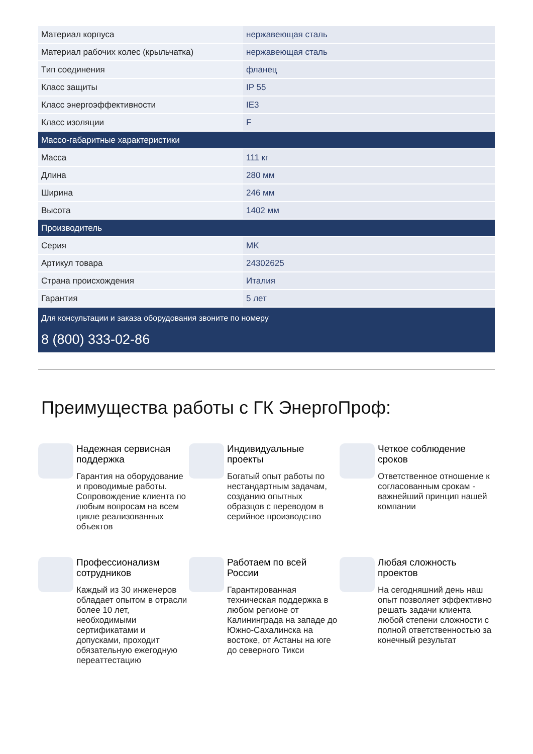| Материал корпуса | нержавеющая сталь |
| Материал рабочих колес (крыльчатка) | нержавеющая сталь |
| Тип соединения | фланец |
| Класс защиты | IP 55 |
| Класс энергоэффективности | IE3 |
| Класс изоляции | F |
| Массо-габаритные характеристики | |
| Масса | 111 кг |
| Длина | 280 мм |
| Ширина | 246 мм |
| Высота | 1402 мм |
| Производитель | |
| Серия | MK |
| Артикул товара | 24302625 |
| Страна происхождения | Италия |
| Гарантия | 5 лет |
Для консультации и заказа оборудования звоните по номеру
8 (800) 333-02-86
Преимущества работы с ГК ЭнергоПроф:
Надежная сервисная поддержка
Гарантия на оборудование и проводимые работы. Сопровождение клиента по любым вопросам на всем цикле реализованных объектов
Индивидуальные проекты
Богатый опыт работы по нестандартным задачам, созданию опытных образцов с переводом в серийное производство
Четкое соблюдение сроков
Ответственное отношение к согласованным срокам - важнейший принцип нашей компании
Профессионализм сотрудников
Каждый из 30 инженеров обладает опытом в отрасли более 10 лет, необходимыми сертификатами и допусками, проходит обязательную ежегодную переаттестацию
Работаем по всей России
Гарантированная техническая поддержка в любом регионе от Калининграда на западе до Южно-Сахалинска на востоке, от Астаны на юге до северного Тикси
Любая сложность проектов
На сегодняшний день наш опыт позволяет эффективно решать задачи клиента любой степени сложности с полной ответственностью за конечный результат